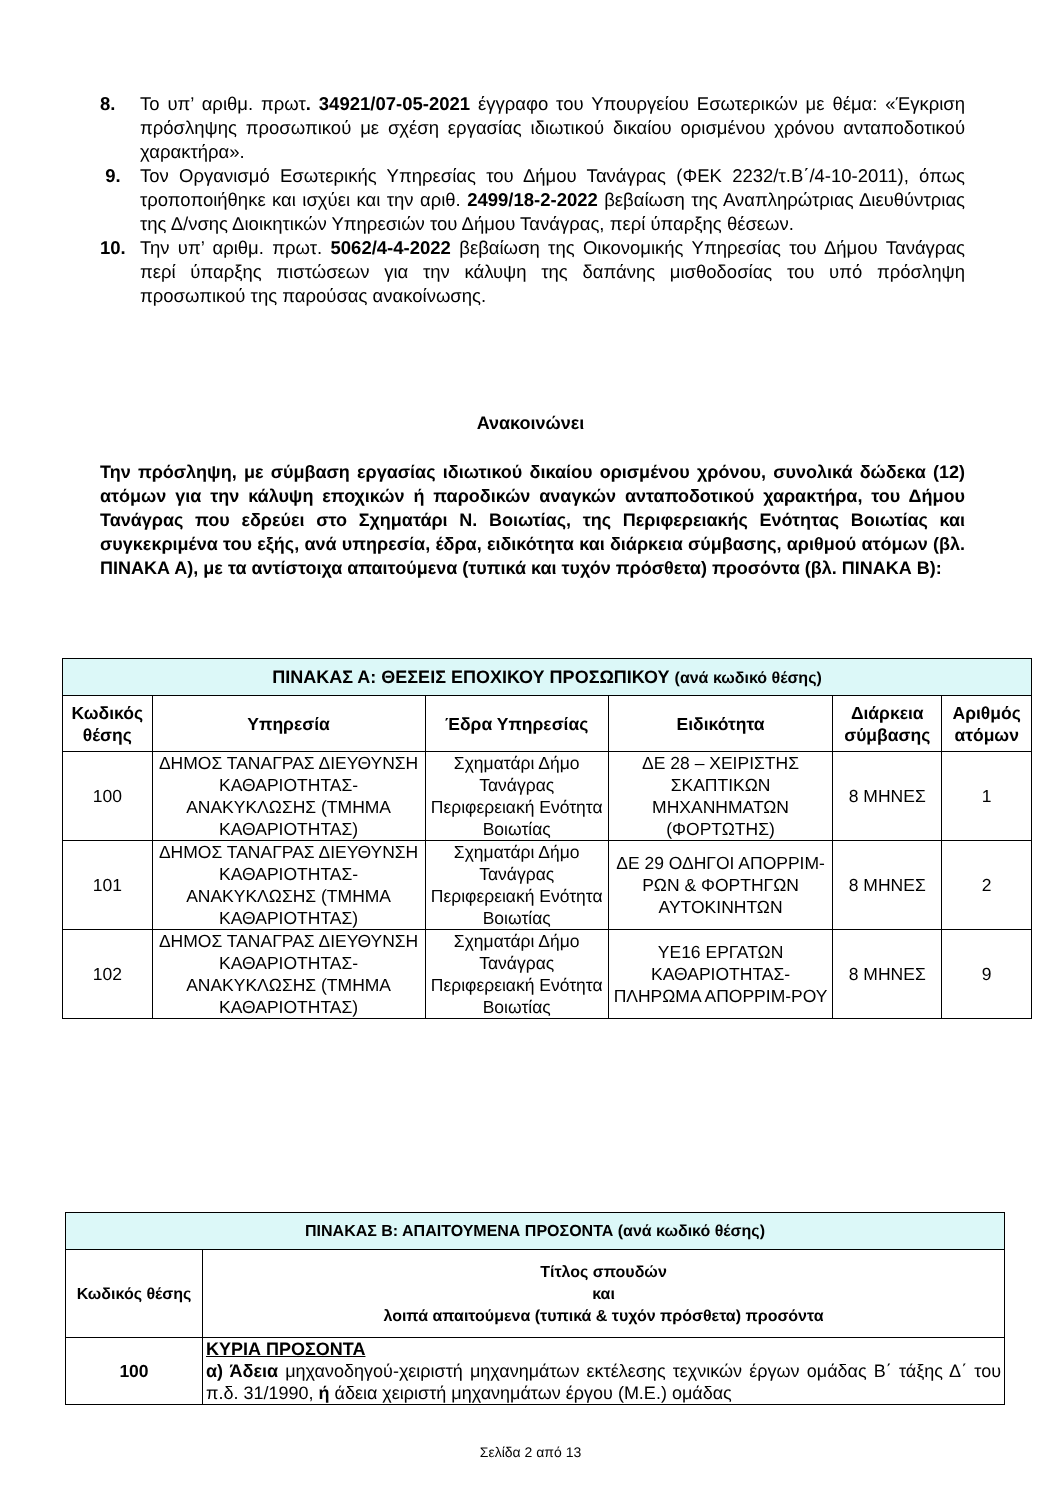8. Το υπ’ αριθμ. πρωτ. 34921/07-05-2021 έγγραφο του Υπουργείου Εσωτερικών με θέμα: «Έγκριση πρόσληψης προσωπικού με σχέση εργασίας ιδιωτικού δικαίου ορισμένου χρόνου ανταποδοτικού χαρακτήρα».
9. Τον Οργανισμό Εσωτερικής Υπηρεσίας του Δήμου Τανάγρας (ΦΕΚ 2232/τ.Β΄/4-10-2011), όπως τροποποιήθηκε και ισχύει και την αριθ. 2499/18-2-2022 βεβαίωση της Αναπληρώτριας Διευθύντριας της Δ/νσης Διοικητικών Υπηρεσιών του Δήμου Τανάγρας, περί ύπαρξης θέσεων.
10. Την υπ’ αριθμ. πρωτ. 5062/4-4-2022 βεβαίωση της Οικονομικής Υπηρεσίας του Δήμου Τανάγρας περί ύπαρξης πιστώσεων για την κάλυψη της δαπάνης μισθοδοσίας του υπό πρόσληψη προσωπικού της παρούσας ανακοίνωσης.
Ανακοινώνει
Την πρόσληψη, με σύμβαση εργασίας ιδιωτικού δικαίου ορισμένου χρόνου, συνολικά δώδεκα (12) ατόμων για την κάλυψη εποχικών ή παροδικών αναγκών ανταποδοτικού χαρακτήρα, του Δήμου Τανάγρας που εδρεύει στο Σχηματάρι Ν. Βοιωτίας, της Περιφερειακής Ενότητας Βοιωτίας και συγκεκριμένα του εξής, ανά υπηρεσία, έδρα, ειδικότητα και διάρκεια σύμβασης, αριθμού ατόμων (βλ. ΠΙΝΑΚΑ Α), με τα αντίστοιχα απαιτούμενα (τυπικά και τυχόν πρόσθετα) προσόντα (βλ. ΠΙΝΑΚΑ Β):
| ΠΙΝΑΚΑΣ Α: ΘΕΣΕΙΣ ΕΠΟΧΙΚΟΥ ΠΡΟΣΩΠΙΚΟΥ (ανά κωδικό θέσης) | | | | | |
| --- | --- | --- | --- | --- | --- |
| Κωδικός θέσης | Υπηρεσία | Έδρα Υπηρεσίας | Ειδικότητα | Διάρκεια σύμβασης | Αριθμός ατόμων |
| 100 | ΔΗΜΟΣ ΤΑΝΑΓΡΑΣ ΔΙΕΥΘΥΝΣΗ ΚΑΘΑΡΙΟΤΗΤΑΣ-ΑΝΑΚΥΚΛΩΣΗΣ (ΤΜΗΜΑ ΚΑΘΑΡΙΟΤΗΤΑΣ) | Σχηματάρι Δήμο Τανάγρας Περιφερειακή Ενότητα Βοιωτίας | ΔΕ 28 – ΧΕΙΡΙΣΤΗΣ ΣΚΑΠΤΙΚΩΝ ΜΗΧΑΝΗΜΑΤΩΝ (ΦΟΡΤΩΤΗΣ) | 8 ΜΗΝΕΣ | 1 |
| 101 | ΔΗΜΟΣ ΤΑΝΑΓΡΑΣ ΔΙΕΥΘΥΝΣΗ ΚΑΘΑΡΙΟΤΗΤΑΣ-ΑΝΑΚΥΚΛΩΣΗΣ (ΤΜΗΜΑ ΚΑΘΑΡΙΟΤΗΤΑΣ) | Σχηματάρι Δήμο Τανάγρας Περιφερειακή Ενότητα Βοιωτίας | ΔΕ 29 ΟΔΗΓΟΙ ΑΠΟΡΡΙΜ-ΡΩΝ & ΦΟΡΤΗΓΩΝ ΑΥΤΟΚΙΝΗΤΩΝ | 8 ΜΗΝΕΣ | 2 |
| 102 | ΔΗΜΟΣ ΤΑΝΑΓΡΑΣ ΔΙΕΥΘΥΝΣΗ ΚΑΘΑΡΙΟΤΗΤΑΣ-ΑΝΑΚΥΚΛΩΣΗΣ (ΤΜΗΜΑ ΚΑΘΑΡΙΟΤΗΤΑΣ) | Σχηματάρι Δήμο Τανάγρας Περιφερειακή Ενότητα Βοιωτίας | ΥΕ16 ΕΡΓΑΤΩΝ ΚΑΘΑΡΙΟΤΗΤΑΣ-ΠΛΗΡΩΜΑ ΑΠΟΡΡΙΜ-ΡΟΥ | 8 ΜΗΝΕΣ | 9 |
| ΠΙΝΑΚΑΣ Β: ΑΠΑΙΤΟΥΜΕΝΑ ΠΡΟΣΟΝΤΑ (ανά κωδικό θέσης) | |
| --- | --- |
| Κωδικός θέσης | Τίτλος σπουδών και λοιπά απαιτούμενα (τυπικά & τυχόν πρόσθετα) προσόντα |
| 100 | ΚΥΡΙΑ ΠΡΟΣΟΝΤΑ α) Άδεια μηχανοδηγού-χειριστή μηχανημάτων εκτέλεσης τεχνικών έργων ομάδας Β΄ τάξης Δ΄ του π.δ. 31/1990, ή άδεια χειριστή μηχανημάτων έργου (Μ.Ε.) ομάδας |
Σελίδα 2 από 13